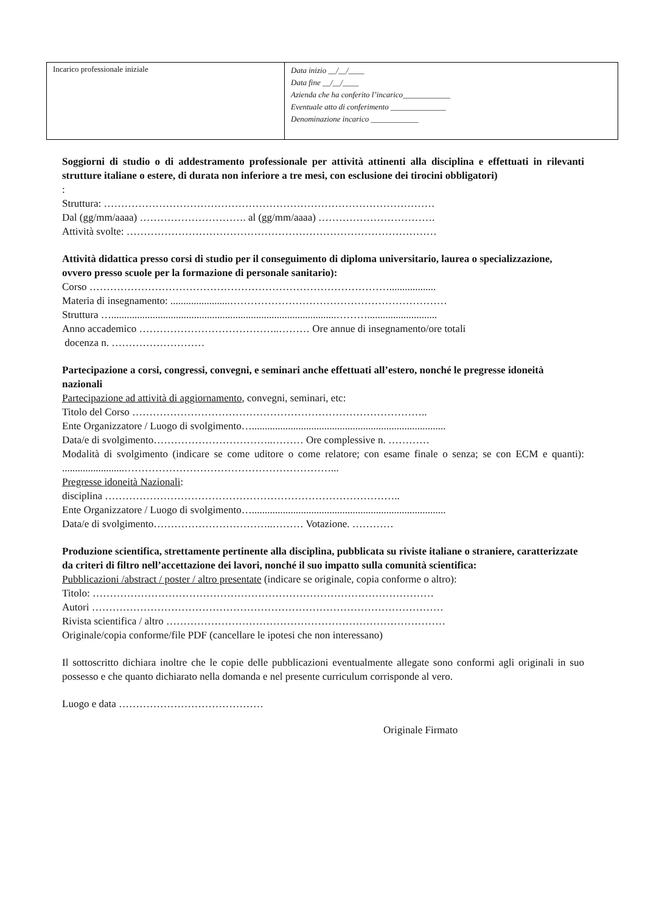| Incarico professionale iniziale | Data inizio __/__/____ Data fine __/__/____ Azienda che ha conferito l’incarico____________ Eventuale atto di conferimento ______________ Denominazione incarico ____________ |
Soggiorni di studio o di addestramento professionale per attività attinenti alla disciplina e effettuati in rilevanti strutture italiane o estere, di durata non inferiore a tre mesi, con esclusione dei tirocini obbligatori):
Struttura: ……………………………………………………………………………………
Dal (gg/mm/aaaa) …………………………. al (gg/mm/aaaa) …………………………….
Attività svolte: ………………………………………………………………………………
Attività didattica presso corsi di studio per il conseguimento di diploma universitario, laurea o specializzazione, ovvero presso scuole per la formazione di personale sanitario):
Corso ……………………………………………………………………………..................
Materia di insegnamento: .......................………………………………………………………
Struttura ….......................................................................................………...........................
Anno accademico …………………………………..……… Ore annue di insegnamento/ore totali
docenza n. ………………………
Partecipazione a corsi, congressi, convegni, e seminari anche effettuati all’estero, nonché le pregresse idoneità nazionali
Partecipazione ad attività di aggiornamento, convegni, seminari, etc:
Titolo del Corso …………………………………………………………………………..
Ente Organizzatore / Luogo di svolgimento…...........................................................................
Data/e di svolgimento……………………………..……… Ore complessive n. …………
Modalità di svolgimento (indicare se come uditore o come relatore; con esame finale o senza; se con ECM e quanti): ........................……………………………………………………...
Pregresse idoneità Nazionali:
disciplina …………………………………………………………………………..
Ente Organizzatore / Luogo di svolgimento…...........................................................................
Data/e di svolgimento……………………………..……… Votazione. …………
Produzione scientifica, strettamente pertinente alla disciplina, pubblicata su riviste italiane o straniere, caratterizzate da criteri di filtro nell’accettazione dei lavori, nonché il suo impatto sulla comunità scientifica:
Pubblicazioni /abstract / poster / altro presentate (indicare se originale, copia conforme o altro):
Titolo: ………………………………………………………………………………………
Autori …………………………………………………………………………………………
Rivista scientifica / altro ………………………………………………………………………
Originale/copia conforme/file PDF (cancellare le ipotesi che non interessano)
Il sottoscritto dichiara inoltre che le copie delle pubblicazioni eventualmente allegate sono conformi agli originali in suo possesso e che quanto dichiarato nella domanda e nel presente curriculum corrisponde al vero.
Luogo e data ……………………………………
Originale Firmato